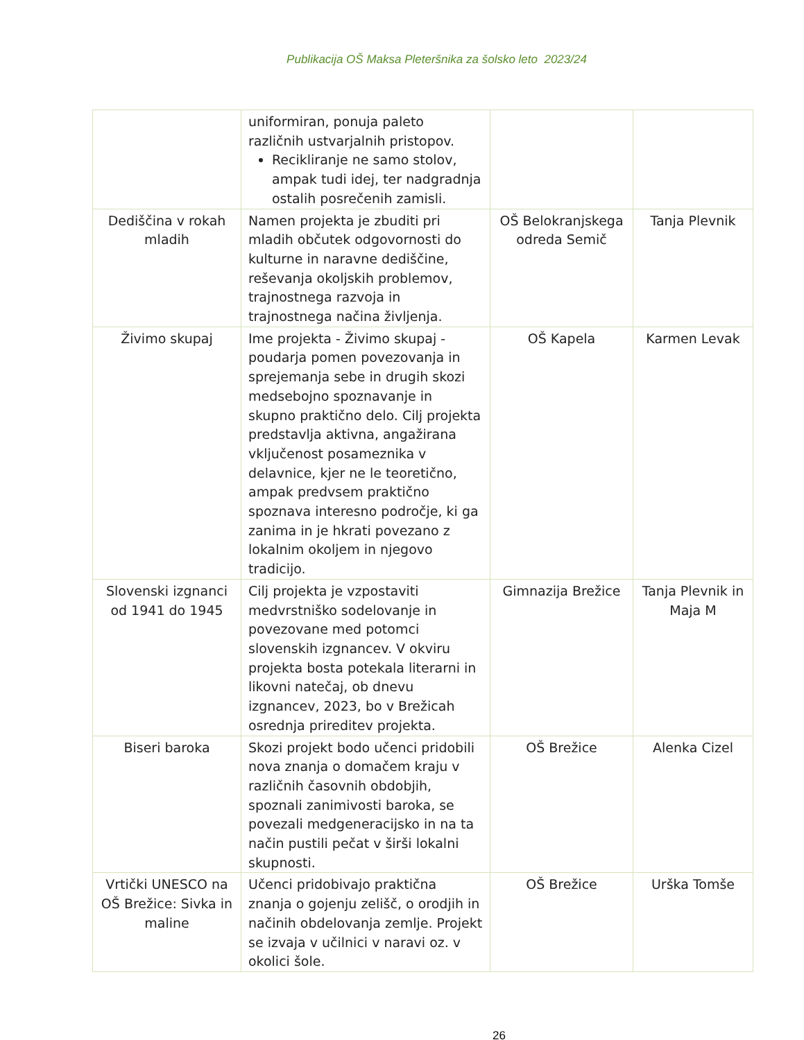Publikacija OŠ Maksa Pleteršnika za šolsko leto 2023/24
| | uniformiran, ponuja paleto različnih ustvarjalnih pristopov. Recikliranje ne samo stolov, ampak tudi idej, ter nadgradnja ostalih posrečenih zamisli. | | |
| Dediščina v rokah mladih | Namen projekta je zbuditi pri mladih občutek odgovornosti do kulturne in naravne dediščine, reševanja okoljskih problemov, trajnostnega razvoja in trajnostnega načina življenja. | OŠ Belokranjskega odreda Semič | Tanja Plevnik |
| Živimo skupaj | Ime projekta - Živimo skupaj - poudarja pomen povezovanja in sprejemanja sebe in drugih skozi medsebojno spoznavanje in skupno praktično delo. Cilj projekta predstavlja aktivna, angažirana vključenost posameznika v delavnice, kjer ne le teoretično, ampak predvsem praktično spoznava interesno področje, ki ga zanima in je hkrati povezano z lokalnim okoljem in njegovo tradicijo. | OŠ Kapela | Karmen Levak |
| Slovenski izgnanci od 1941 do 1945 | Cilj projekta je vzpostaviti medvrstniško sodelovanje in povezovane med potomci slovenskih izgnancev. V okviru projekta bosta potekala literarni in likovni natečaj, ob dnevu izgnancev, 2023, bo v Brežicah osrednja prireditev projekta. | Gimnazija Brežice | Tanja Plevnik in Maja M |
| Biseri baroka | Skozi projekt bodo učenci pridobili nova znanja o domačem kraju v različnih časovnih obdobjih, spoznali zanimivosti baroka, se povezali medgeneracijsko in na ta način pustili pečat v širši lokalni skupnosti. | OŠ Brežice | Alenka Cizel |
| Vrtički UNESCO na OŠ Brežice: Sivka in maline | Učenci pridobivajo praktična znanja o gojenju zelišč, o orodjih in načinih obdelovanja zemlje. Projekt se izvaja v učilnici v naravi oz. v okolici šole. | OŠ Brežice | Urška Tomše |
26